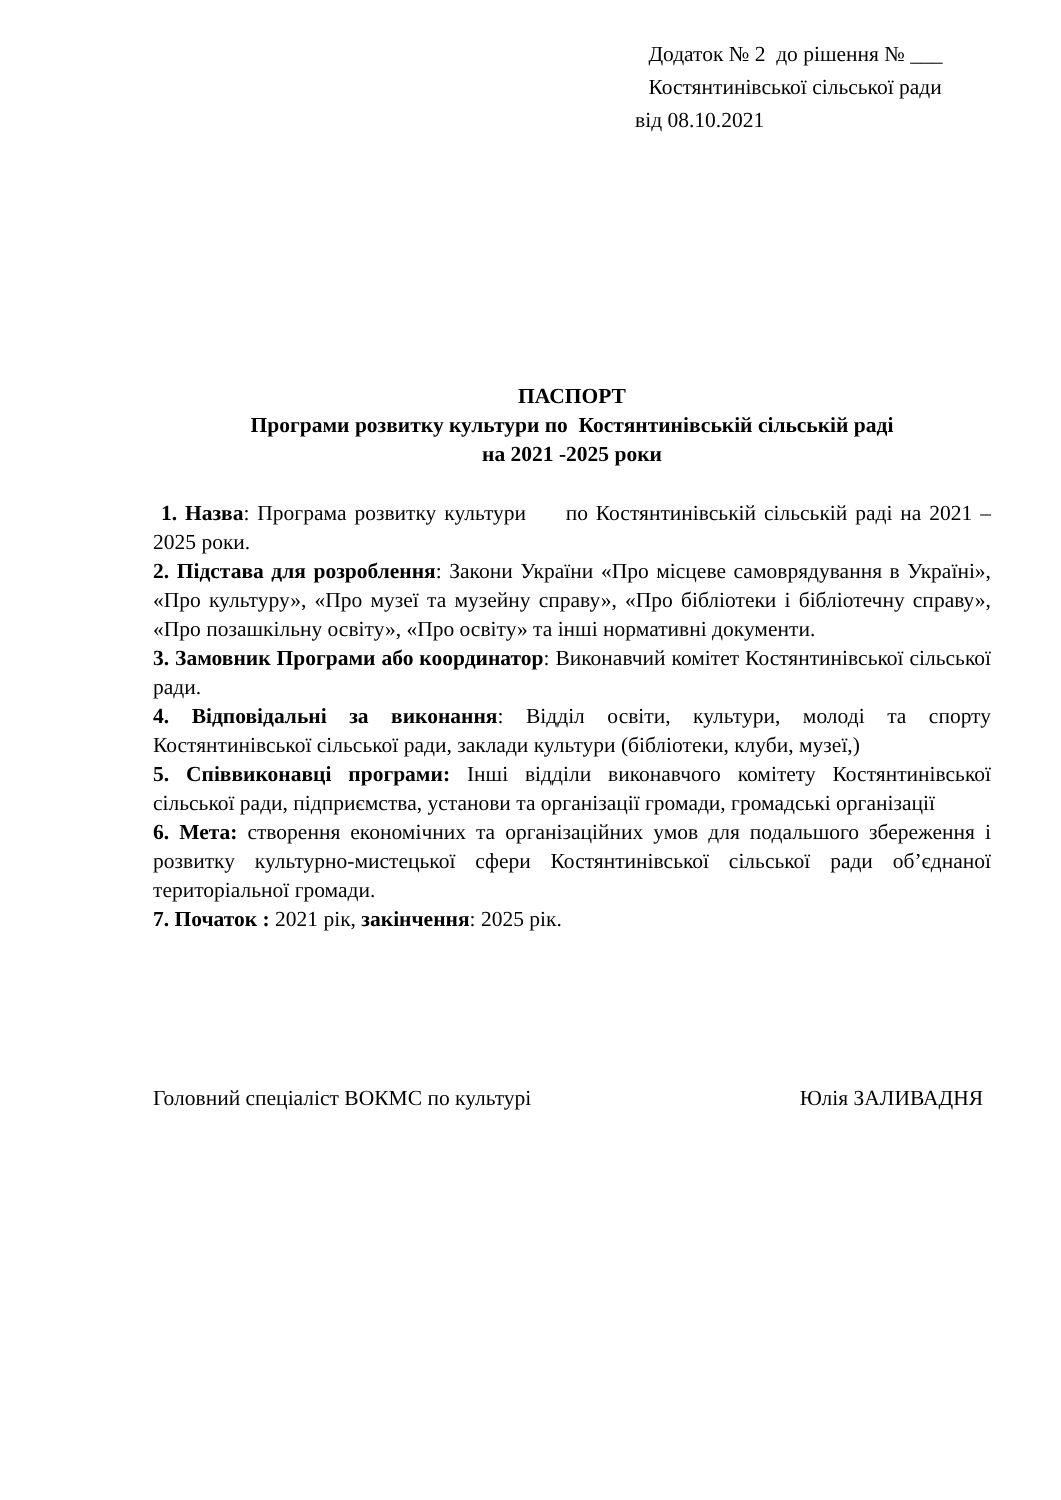Додаток № 2 до рішення № ___
Костянтинівської сільської ради
від 08.10.2021
ПАСПОРТ
Програми розвитку культури по Костянтинівській сільській раді
на 2021 -2025 роки
1. Назва: Програма розвитку культури по Костянтинівській сільській раді на 2021 – 2025 роки.
2. Підстава для розроблення: Закони України «Про місцеве самоврядування в Україні», «Про культуру», «Про музеї та музейну справу», «Про бібліотеки і бібліотечну справу», «Про позашкільну освіту», «Про освіту» та інші нормативні документи.
3. Замовник Програми або координатор: Виконавчий комітет Костянтинівської сільської ради.
4. Відповідальні за виконання: Відділ освіти, культури, молоді та спорту Костянтинівської сільської ради, заклади культури (бібліотеки, клуби, музеї,)
5. Співвиконавці програми: Інші відділи виконавчого комітету Костянтинівської сільської ради, підприємства, установи та організації громади, громадські організації
6. Мета: створення економічних та організаційних умов для подальшого збереження і розвитку культурно-мистецької сфери Костянтинівської сільської ради об’єднаної територіальної громади.
7. Початок : 2021 рік, закінчення: 2025 рік.
Головний спеціаліст ВОКМС по культурі Юлія ЗАЛИВАДНЯ